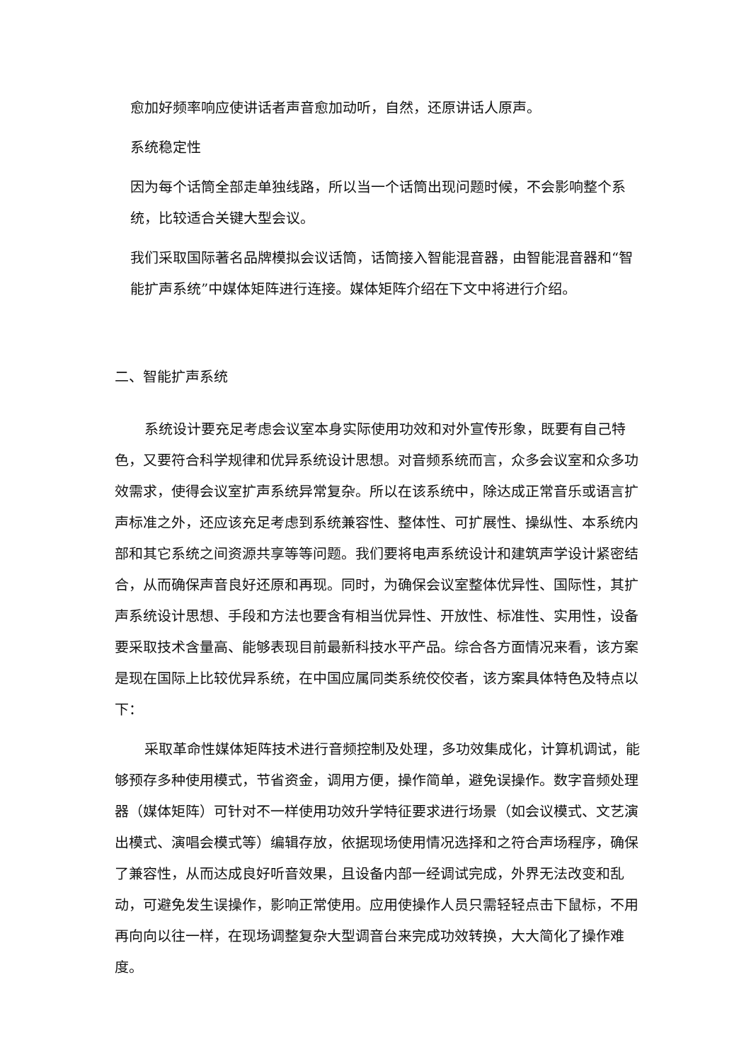愈加好频率响应使讲话者声音愈加动听，自然，还原讲话人原声。
系统稳定性
因为每个话筒全部走单独线路，所以当一个话筒出现问题时候，不会影响整个系统，比较适合关键大型会议。
我们采取国际著名品牌模拟会议话筒，话筒接入智能混音器，由智能混音器和“智能扩声系统”中媒体矩阵进行连接。媒体矩阵介绍在下文中将进行介绍。
二、智能扩声系统
系统设计要充足考虑会议室本身实际使用功效和对外宣传形象，既要有自己特色，又要符合科学规律和优异系统设计思想。对音频系统而言，众多会议室和众多功效需求，使得会议室扩声系统异常复杂。所以在该系统中，除达成正常音乐或语言扩声标准之外，还应该充足考虑到系统兼容性、整体性、可扩展性、操纵性、本系统内部和其它系统之间资源共享等等问题。我们要将电声系统设计和建筑声学设计紧密结合，从而确保声音良好还原和再现。同时，为确保会议室整体优异性、国际性，其扩声系统设计思想、手段和方法也要含有相当优异性、开放性、标准性、实用性，设备要采取技术含量高、能够表现目前最新科技水平产品。综合各方面情况来看，该方案是现在国际上比较优异系统，在中国应属同类系统佼佼者，该方案具体特色及特点以下：
采取革命性媒体矩阵技术进行音频控制及处理，多功效集成化，计算机调试，能够预存多种使用模式，节省资金，调用方便，操作简单，避免误操作。数字音频处理器（媒体矩阵）可针对不一样使用功效升学特征要求进行场景（如会议模式、文艺演出模式、演唱会模式等）编辑存放，依据现场使用情况选择和之符合声场程序，确保了兼容性，从而达成良好听音效果，且设备内部一经调试完成，外界无法改变和乱动，可避免发生误操作，影响正常使用。应用使操作人员只需轻轻点击下鼠标，不用再向向以往一样，在现场调整复杂大型调音台来完成功效转换，大大简化了操作难度。